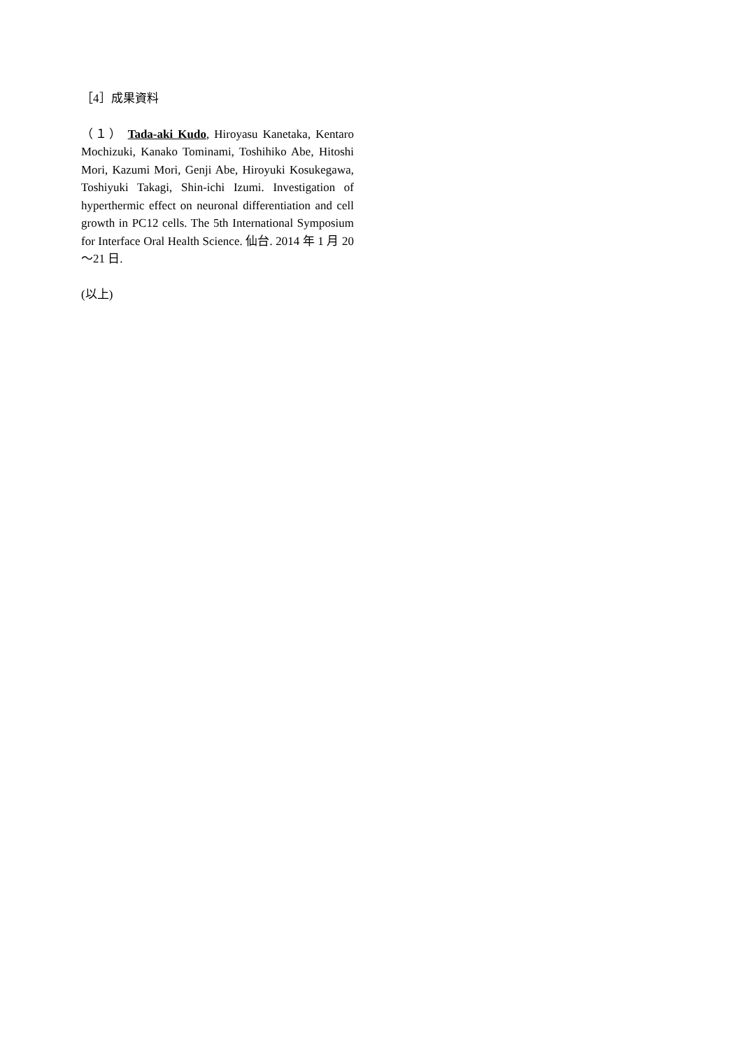［4］成果資料
（１） Tada-aki Kudo, Hiroyasu Kanetaka, Kentaro Mochizuki, Kanako Tominami, Toshihiko Abe, Hitoshi Mori, Kazumi Mori, Genji Abe, Hiroyuki Kosukegawa, Toshiyuki Takagi, Shin-ichi Izumi. Investigation of hyperthermic effect on neuronal differentiation and cell growth in PC12 cells. The 5th International Symposium for Interface Oral Health Science. 仙台. 2014 年 1 月 20～21 日.
(以上)